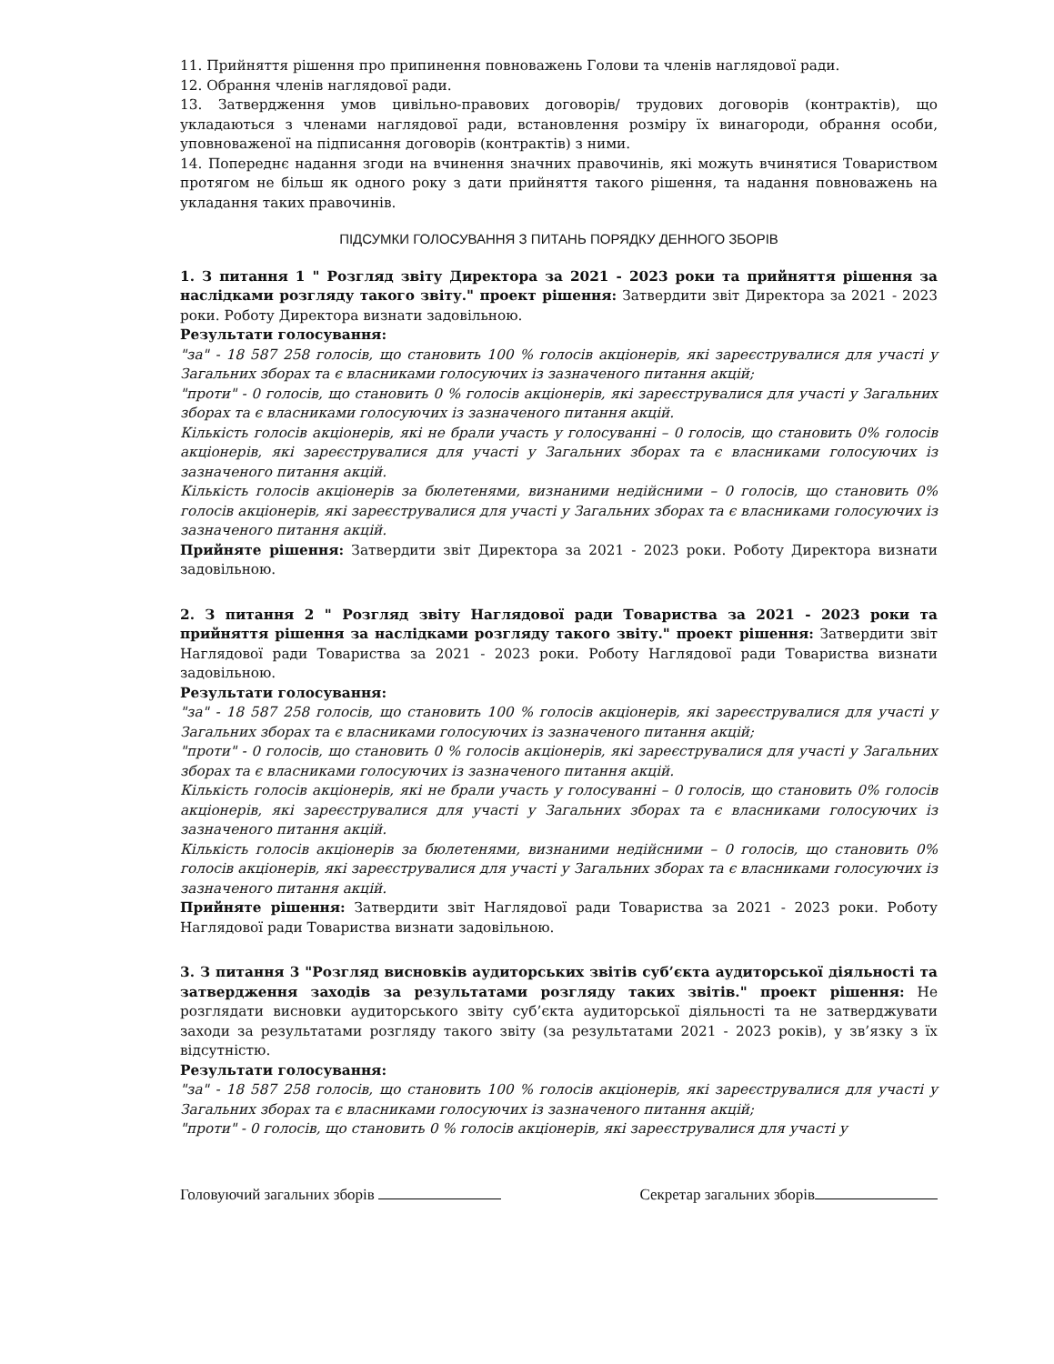11. Прийняття рішення про припинення повноважень Голови та членів наглядової ради.
12. Обрання членів наглядової ради.
13. Затвердження умов цивільно-правових договорів/ трудових договорів (контрактів), що укладаються з членами наглядової ради, встановлення розміру їх винагороди, обрання особи, уповноваженої на підписання договорів (контрактів) з ними.
14. Попереднє надання згоди на вчинення значних правочинів, які можуть вчинятися Товариством протягом не більш як одного року з дати прийняття такого рішення, та надання повноважень на укладання таких правочинів.
ПІДСУМКИ ГОЛОСУВАННЯ З ПИТАНЬ ПОРЯДКУ ДЕННОГО ЗБОРІВ
1. З питання 1 " Розгляд звіту Директора за 2021 - 2023 роки та прийняття рішення за наслідками розгляду такого звіту." проект рішення: Затвердити звіт Директора за 2021 - 2023 роки. Роботу Директора визнати задовільною.
Результати голосування:
"за" - 18 587 258 голосів, що становить 100 % голосів акціонерів, які зареєструвалися для участі у Загальних зборах та є власниками голосуючих із зазначеного питання акцій;
"проти" - 0 голосів, що становить 0 % голосів акціонерів, які зареєструвалися для участі у Загальних зборах та є власниками голосуючих із зазначеного питання акцій.
Кількість голосів акціонерів, які не брали участь у голосуванні – 0 голосів, що становить 0% голосів акціонерів, які зареєструвалися для участі у Загальних зборах та є власниками голосуючих із зазначеного питання акцій.
Кількість голосів акціонерів за бюлетенями, визнаними недійсними – 0 голосів, що становить 0% голосів акціонерів, які зареєструвалися для участі у Загальних зборах та є власниками голосуючих із зазначеного питання акцій.
Прийняте рішення: Затвердити звіт Директора за 2021 - 2023 роки. Роботу Директора визнати задовільною.
2. З питання 2 " Розгляд звіту Наглядової ради Товариства за 2021 - 2023 роки та прийняття рішення за наслідками розгляду такого звіту." проект рішення: Затвердити звіт Наглядової ради Товариства за 2021 - 2023 роки. Роботу Наглядової ради Товариства визнати задовільною.
Результати голосування:
"за" - 18 587 258 голосів, що становить 100 % голосів акціонерів, які зареєструвалися для участі у Загальних зборах та є власниками голосуючих із зазначеного питання акцій;
"проти" - 0 голосів, що становить 0 % голосів акціонерів, які зареєструвалися для участі у Загальних зборах та є власниками голосуючих із зазначеного питання акцій.
Кількість голосів акціонерів, які не брали участь у голосуванні – 0 голосів, що становить 0% голосів акціонерів, які зареєструвалися для участі у Загальних зборах та є власниками голосуючих із зазначеного питання акцій.
Кількість голосів акціонерів за бюлетенями, визнаними недійсними – 0 голосів, що становить 0% голосів акціонерів, які зареєструвалися для участі у Загальних зборах та є власниками голосуючих із зазначеного питання акцій.
Прийняте рішення: Затвердити звіт Наглядової ради Товариства за 2021 - 2023 роки. Роботу Наглядової ради Товариства визнати задовільною.
3. З питання 3 "Розгляд висновків аудиторських звітів суб’єкта аудиторської діяльності та затвердження заходів за результатами розгляду таких звітів." проект рішення: Не розглядати висновки аудиторського звіту суб’єкта аудиторської діяльності та не затверджувати заходи за результатами розгляду такого звіту (за результатами 2021 - 2023 років), у зв’язку з їх відсутністю.
Результати голосування:
"за" - 18 587 258 голосів, що становить 100 % голосів акціонерів, які зареєструвалися для участі у Загальних зборах та є власниками голосуючих із зазначеного питання акцій;
"проти" - 0 голосів, що становить 0 % голосів акціонерів, які зареєструвалися для участі у
Головуючий загальних зборів Секретар загальних зборів